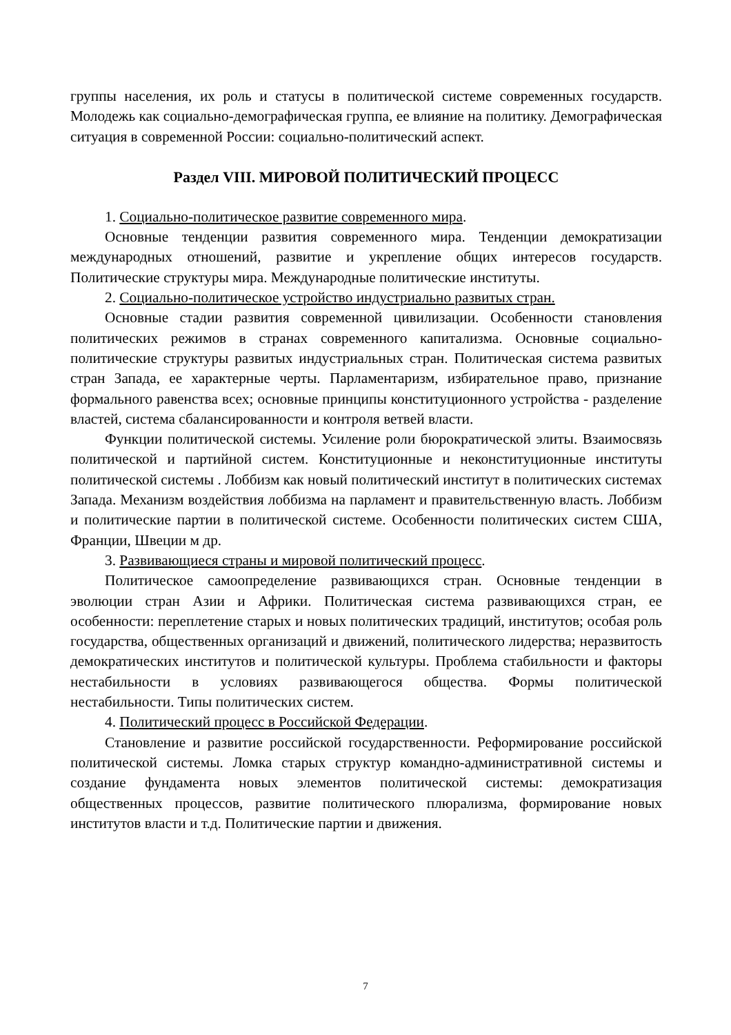группы населения, их роль и статусы в политической системе современных государств. Молодежь как социально-демографическая группа, ее влияние на политику. Демографическая ситуация в современной России: социально-политический аспект.
Раздел VIII. МИРОВОЙ ПОЛИТИЧЕСКИЙ ПРОЦЕСС
1. Социально-политическое развитие современного мира.
Основные тенденции развития современного мира. Тенденции демократизации международных отношений, развитие и укрепление общих интересов государств. Политические структуры мира. Международные политические институты.
2. Социально-политическое устройство индустриально развитых стран.
Основные стадии развития современной цивилизации. Особенности становления политических режимов в странах современного капитализма. Основные социально-политические структуры развитых индустриальных стран. Политическая система развитых стран Запада, ее характерные черты. Парламентаризм, избирательное право, признание формального равенства всех; основные принципы конституционного устройства - разделение властей, система сбалансированности и контроля ветвей власти.
Функции политической системы. Усиление роли бюрократической элиты. Взаимосвязь политической и партийной систем. Конституционные и неконституционные институты политической системы . Лоббизм как новый политический институт в политических системах Запада. Механизм воздействия лоббизма на парламент и правительственную власть. Лоббизм и политические партии в политической системе. Особенности политических систем США, Франции, Швеции м др.
3. Развивающиеся страны и мировой политический процесс.
Политическое самоопределение развивающихся стран. Основные тенденции в эволюции стран Азии и Африки. Политическая система развивающихся стран, ее особенности: переплетение старых и новых политических традиций, институтов; особая роль государства, общественных организаций и движений, политического лидерства; неразвитость демократических институтов и политической культуры. Проблема стабильности и факторы нестабильности в условиях развивающегося общества. Формы политической нестабильности. Типы политических систем.
4. Политический процесс в Российской Федерации.
Становление и развитие российской государственности. Реформирование российской политической системы. Ломка старых структур командно-административной системы и создание фундамента новых элементов политической системы: демократизация общественных процессов, развитие политического плюрализма, формирование новых институтов власти и т.д. Политические партии и движения.
7